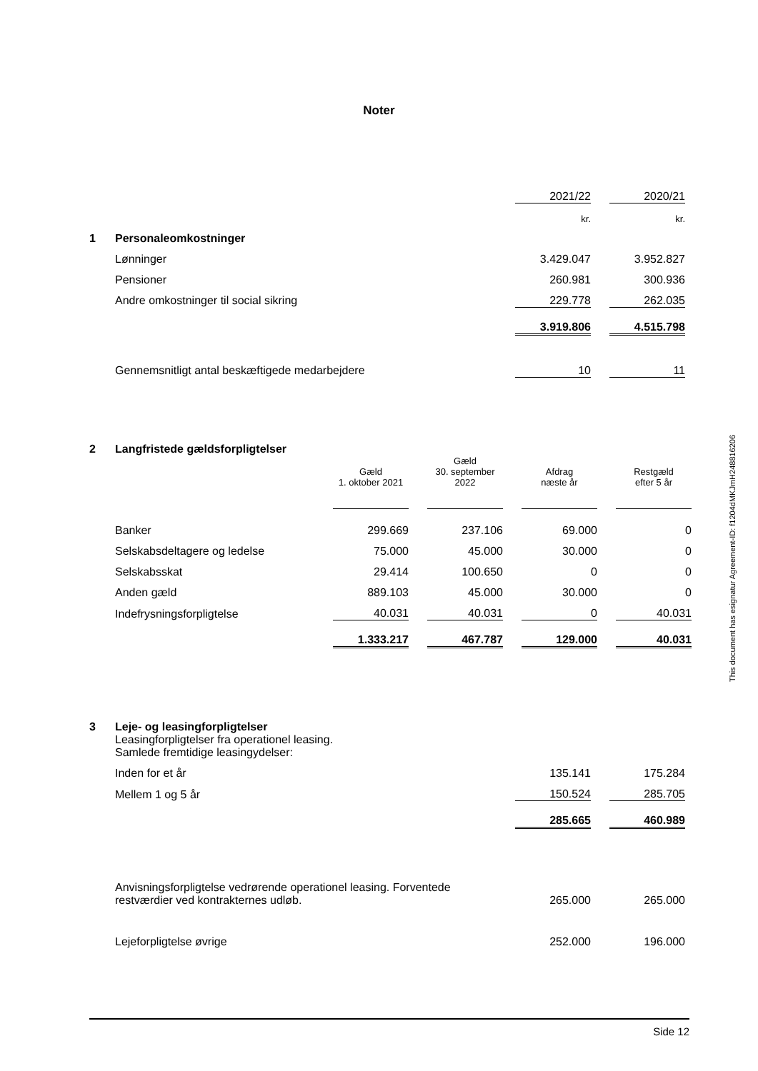Noter
| | | 2021/22 | | 2020/21 |
| | | kr. | | kr. |
| 1 | Personaleomkostninger | | | |
| | Lønninger | 3.429.047 | | 3.952.827 |
| | Pensioner | 260.981 | | 300.936 |
| | Andre omkostninger til social sikring | 229.778 | | 262.035 |
| | | 3.919.806 | | 4.515.798 |
| | Gennemsnitligt antal beskæftigede medarbejdere | 10 | | 11 |
| 2 | Langfristede gældsforpligtelser | | | | | | | |
| | | Gæld 1. oktober 2021 | | Gæld 30. september 2022 | | Afdrag næste år | | Restgæld efter 5 år |
| | Banker | 299.669 | | 237.106 | | 69.000 | | 0 |
| | Selskabsdeltagere og ledelse | 75.000 | | 45.000 | | 30.000 | | 0 |
| | Selskabsskat | 29.414 | | 100.650 | | 0 | | 0 |
| | Anden gæld | 889.103 | | 45.000 | | 30.000 | | 0 |
| | Indefrysningsforpligtelse | 40.031 | | 40.031 | | 0 | | 40.031 |
| | | 1.333.217 | | 467.787 | | 129.000 | | 40.031 |
| 3 | Leje- og leasingforpligtelser | | | |
| | Leasingforpligtelser fra operationel leasing. Samlede fremtidige leasingydelser: | | | |
| | Inden for et år | 135.141 | | 175.284 |
| | Mellem 1 og 5 år | 150.524 | | 285.705 |
| | | 285.665 | | 460.989 |
| | Anvisningsforpligtelse vedrørende operationel leasing. Forventede restværdier ved kontrakternes udløb. | 265.000 | | 265.000 |
| | Lejeforpligtelse øvrige | 252.000 | | 196.000 |
This document has esignatur Agreement-ID: f1204dMKJmH248816206
Side 12